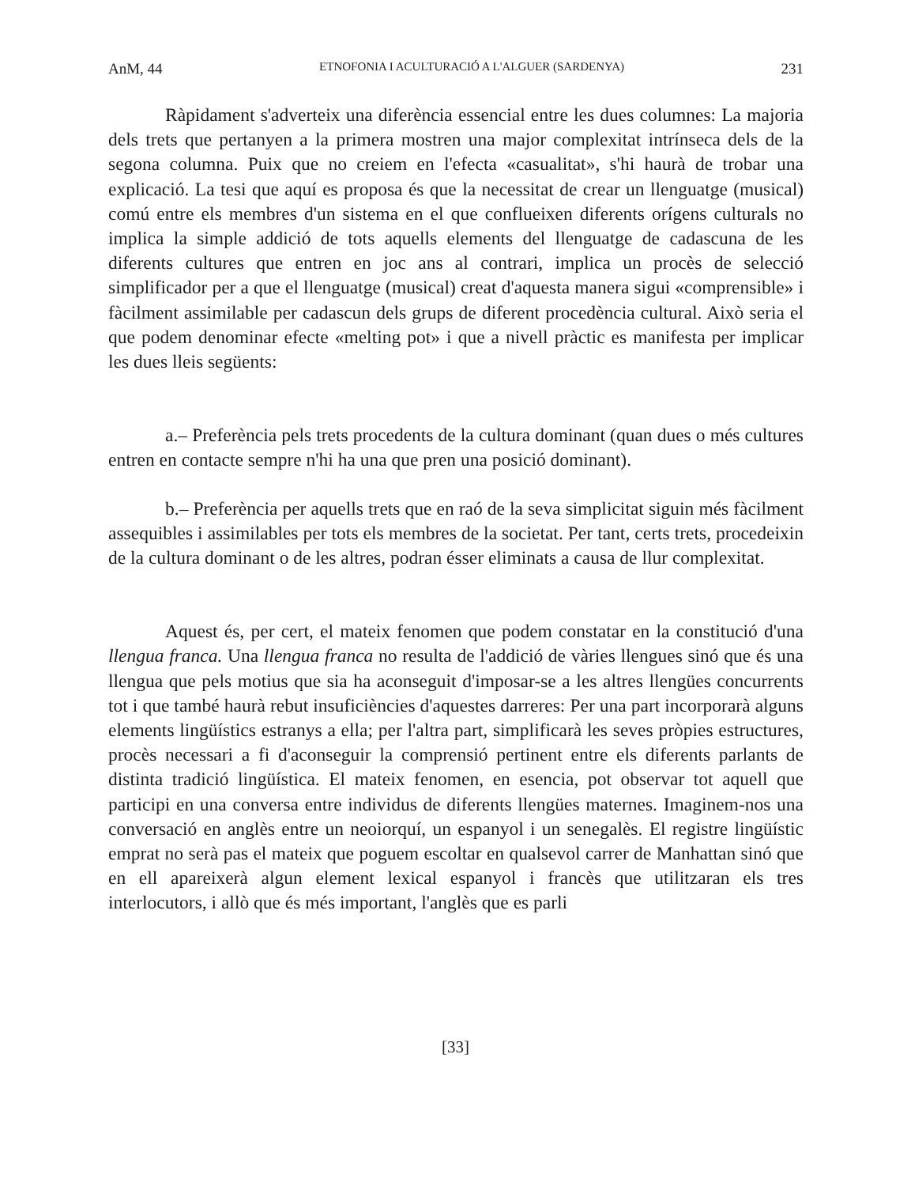AnM, 44 ETNOFONIA I ACULTURACIÓ A L'ALGUER (SARDENYA) 231
Ràpidament s'adverteix una diferència essencial entre les dues columnes: La majoria dels trets que pertanyen a la primera mostren una major complexitat intrínseca dels de la segona columna. Puix que no creiem en l'efecta «casualitat», s'hi haurà de trobar una explicació. La tesi que aquí es proposa és que la necessitat de crear un llenguatge (musical) comú entre els membres d'un sistema en el que conflueixen diferents orígens culturals no implica la simple addició de tots aquells elements del llenguatge de cadascuna de les diferents cultures que entren en joc ans al contrari, implica un procès de selecció simplificador per a que el llenguatge (musical) creat d'aquesta manera sigui «comprensible» i fàcilment assimilable per cadascun dels grups de diferent procedència cultural. Això seria el que podem denominar efecte «melting pot» i que a nivell pràctic es manifesta per implicar les dues lleis següents:
a.– Preferència pels trets procedents de la cultura dominant (quan dues o més cultures entren en contacte sempre n'hi ha una que pren una posició dominant).
b.– Preferència per aquells trets que en raó de la seva simplicitat siguin més fàcilment assequibles i assimilables per tots els membres de la societat. Per tant, certs trets, procedeixin de la cultura dominant o de les altres, podran ésser eliminats a causa de llur complexitat.
Aquest és, per cert, el mateix fenomen que podem constatar en la constitució d'una llengua franca. Una llengua franca no resulta de l'addició de vàries llengues sinó que és una llengua que pels motius que sia ha aconseguit d'imposar-se a les altres llengües concurrents tot i que també haurà rebut insuficiències d'aquestes darreres: Per una part incorporarà alguns elements lingüístics estranys a ella; per l'altra part, simplificarà les seves pròpies estructures, procès necessari a fi d'aconseguir la comprensió pertinent entre els diferents parlants de distinta tradició lingüística. El mateix fenomen, en esencia, pot observar tot aquell que participi en una conversa entre individus de diferents llengües maternes. Imaginem-nos una conversació en anglès entre un neoiorquí, un espanyol i un senegalès. El registre lingüístic emprat no serà pas el mateix que poguem escoltar en qualsevol carrer de Manhattan sinó que en ell apareixerà algun element lexical espanyol i francès que utilitzaran els tres interlocutors, i allò que és més important, l'anglès que es parli
[33]